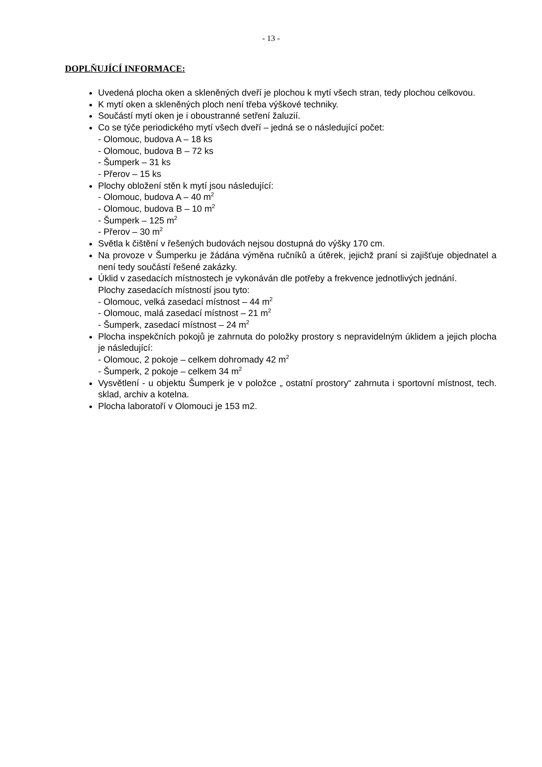- 13 -
DOPLŇUJÍCÍ INFORMACE:
Uvedená plocha oken a skleněných dveří je plochou k mytí všech stran, tedy plochou celkovou.
K mytí oken a skleněných ploch není třeba výškové techniky.
Součástí mytí oken je i oboustranné setření žaluzií.
Co se týče periodického mytí všech dveří – jedná se o následující počet:
- Olomouc, budova A – 18 ks
- Olomouc, budova B – 72 ks
- Šumperk – 31 ks
- Přerov – 15 ks
Plochy obložení stěn k mytí jsou následující:
- Olomouc, budova A – 40 m<sup>2</sup>
- Olomouc, budova B – 10 m<sup>2</sup>
- Šumperk – 125 m<sup>2</sup>
- Přerov – 30 m<sup>2</sup>
Světla k čištění v řešených budovách nejsou dostupná do výšky 170 cm.
Na provoze v Šumperku je žádána výměna ručníků a útěrek, jejichž praní si zajišťuje objednatel a není tedy součástí řešené zakázky.
Úklid v zasedacích místnostech je vykonáván dle potřeby a frekvence jednotlivých jednání.
Plochy zasedacích místností jsou tyto:
- Olomouc, velká zasedací místnost – 44 m<sup>2</sup>
- Olomouc, malá zasedací místnost – 21 m<sup>2</sup>
- Šumperk, zasedací místnost – 24 m<sup>2</sup>
Plocha inspekčních pokojů je zahrnuta do položky prostory s nepravidelným úklidem a jejich plocha je následující:
- Olomouc, 2 pokoje – celkem dohromady 42 m<sup>2</sup>
- Šumperk, 2 pokoje – celkem 34 m<sup>2</sup>
Vysvětlení - u objektu Šumperk je v položce „ ostatní prostory“ zahrnuta i sportovní místnost, tech. sklad, archiv a kotelna.
Plocha laboratoří v Olomouci je 153 m2.